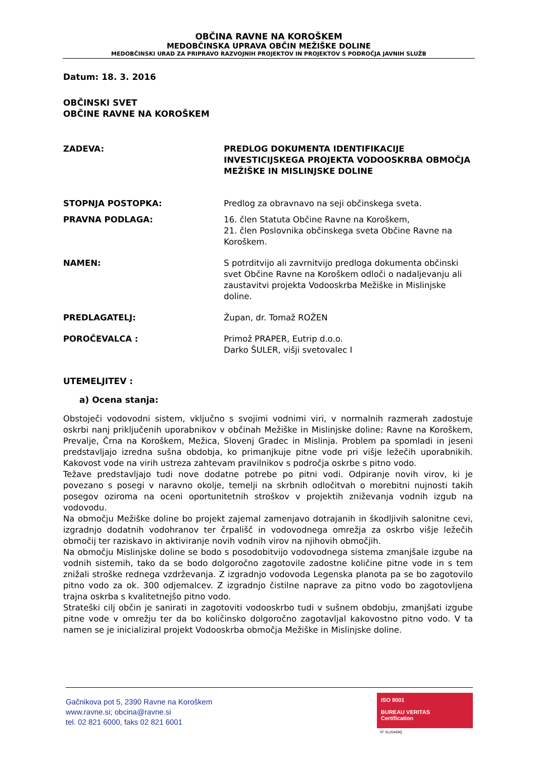OBČINA RAVNE NA KOROŠKEM
MEDOBČINSKA UPRAVA OBČIN MEŽIŠKE DOLINE
MEDOBČINSKI URAD ZA PRIPRAVO RAZVOJNIH PROJEKTOV IN PROJEKTOV S PODROČJA JAVNIH SLUŽB
Datum: 18. 3. 2016
OBČINSKI SVET
OBČINE RAVNE NA KOROŠKEM
ZADEVA: PREDLOG DOKUMENTA IDENTIFIKACIJE INVESTICIJSKEGA PROJEKTA VODOOSKRBA OBMOČJA MEŽIŠKE IN MISLINJSKE DOLINE
STOPNJA POSTOPKA: Predlog za obravnavo na seji občinskega sveta.
PRAVNA PODLAGA: 16. člen Statuta Občine Ravne na Koroškem,
21. člen Poslovnika občinskega sveta Občine Ravne na Koroškem.
NAMEN: S potrditvijo ali zavrnitvijo predloga dokumenta občinski svet Občine Ravne na Koroškem odloči o nadaljevanju ali zaustavitvi projekta Vodooskrba Mežiške in Mislinjske doline.
PREDLAGATELJ: Župan, dr. Tomaž ROŽEN
POROČEVALCA : Primož PRAPER, Eutrip d.o.o.
Darko ŠULER, višji svetovalec I
UTEMELJITEV :
a) Ocena stanja:
Obstoječi vodovodni sistem, vključno s svojimi vodnimi viri, v normalnih razmerah zadostuje oskrbi nanj priključenih uporabnikov v občinah Mežiške in Mislinjske doline: Ravne na Koroškem, Prevalje, Črna na Koroškem, Mežica, Slovenj Gradec in Mislinja. Problem pa spomladi in jeseni predstavljajo izredna sušna obdobja, ko primanjkuje pitne vode pri višje ležečih uporabnikih. Kakovost vode na virih ustreza zahtevam pravilnikov s področja oskrbe s pitno vodo.
Težave predstavljajo tudi nove dodatne potrebe po pitni vodi. Odpiranje novih virov, ki je povezano s posegi v naravno okolje, temelji na skrbnih odločitvah o morebitni nujnosti takih posegov oziroma na oceni oportunitetnih stroškov v projektih zniževanja vodnih izgub na vodovodu.
Na območju Mežiške doline bo projekt zajemal zamenjavo dotrajanih in škodljivih salonitne cevi, izgradnjo dodatnih vodohranov ter črpališč in vodovodnega omrežja za oskrbo višje ležečih območij ter raziskavo in aktiviranje novih vodnih virov na njihovih območjih.
Na območju Mislinjske doline se bodo s posodobitvijo vodovodnega sistema zmanjšale izgube na vodnih sistemih, tako da se bodo dolgoročno zagotovile zadostne količine pitne vode in s tem znižali stroške rednega vzdrževanja. Z izgradnjo vodovoda Legenska planota pa se bo zagotovilo pitno vodo za ok. 300 odjemalcev. Z izgradnjo čistilne naprave za pitno vodo bo zagotovljena trajna oskrba s kvalitetnejšo pitno vodo.
Strateški cilj občin je sanirati in zagotoviti vodooskrbo tudi v sušnem obdobju, zmanjšati izgube pitne vode v omrežju ter da bo količinsko dolgoročno zagotavljal kakovostno pitno vodo. V ta namen se je inicializiral projekt Vodooskrba območja Mežiške in Mislinjske doline.
Gačnikova pot 5, 2390 Ravne na Koroškem
www.ravne.si; obcina@ravne.si
tel. 02 821 6000, faks 02 821 6001
ISO 9001
BUREAU VERITAS
Certification
N° SL20469Q